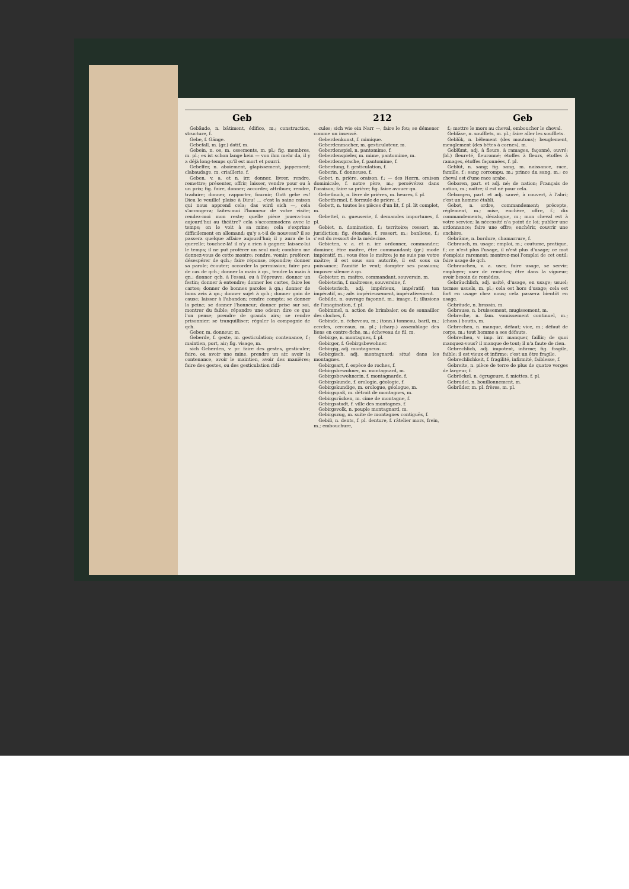Geb 212 Geb
Gebäude, n. bâtiment, édifice, m.; construction, structure, f.
Gebe, f. Gänge.
Gebefall, m. (gr.) datif, m.
Gebein, n. os, m. ossements, m. pl.; fig. membres, m. pl.; es ist schon lange kein — von ihm mehr da, il y a déjà long-temps qu'il est mort et pourri.
Gebelfer, n. aboiement, glapissement, jappement; clabaudage, m. criaillerie, f.
Geben, v. a. et n. irr. donner, livrer, rendre, remettre; présenter, offrir; laisser, vendre pour ou à un prix; fig. faire, donner; accorder, attribuer, rendre, traduire; donner, rapporter, fournir; Gott gebe es! Dieu le veuille! plaise à Dieu! ... c'est la saine raison qui nous apprend cela; das wird sich —, cela s'arrangera; faites-moi l'honneur de votre visite; rendez-moi mon reste; quelle pièce jouera-t-on aujourd'hui au théâtre? cela s'accommodera avec le temps; on le voit à sa mine; cela s'exprime difficilement en allemand; qu'y a-t-il de nouveau? il se passera quelque affaire aujourd'hui; il y aura de la querelle; touchez-là! il n'y a rien à gagner; laissez-lui le temps; il ne put proférer un seul mot; combien me donnez-vous de cette montre; rendre, vomir; proférer; désespérer de qch.; faire réponse, répondre; donner sa parole; écouter; accorder la permission; faire peu de cas de qch.; donner la main à qn., tendre la main à qn.; donner qch. à l'essai, ou à l'épreuve; donner un festin; donner à entendre; donner les cartes, faire les cartes; donner de bonnes paroles à qn.; donner de bons avis à qn.; donner sujet à qch.; donner gain de cause; laisser à l'abandon; rendre compte; se donner la peine; se donner l'honneur; donner prise sur soi, montrer du faible; répandre une odeur; dire ce que l'on pense; prendre de grands airs; se rendre prisonnier; se tranquilliser; régaler la compagnie de qch.
Geber, m. donneur, m.
Geberde, f. geste, m. gesticulation; contenance, f.; maintien, port, air; fig. visage, m.
sich Geberden, v. pr. faire des gestes, gesticuler; faire, ou avoir une mine, prendre un air, avoir la contenance, avoir le maintien, avoir des manières; faire des gestes, ou des gesticulation ridi-
cules; sich wie ein Narr —, faire le fou; se démener comme un insensé.
Geberdenkunst, f. mimique.
Geberdenmacher, m. gesticulateur, m.
Geberdenspiel, n. pantomime, f.
Geberdenspieler, m. mime, pantomime, m.
Geberdensprache, f. pantomime, f.
Geberdung, f. gesticulation, f.
Geberin, f. donneuse, f.
Gebet, n. prière, oraison, f.; — des Herrn, oraison dominicale, f. notre père, m.; persévérez dans l'oraison; faire sa prière; fig. faire avouer qn.
Gebetbuch, n. livre de prières, m. heures, f. pl.
Gebetformel, f. formule de prière, f.
Gebett, n. toutes les pièces d'un lit, f. pl. lit complet, m.
Gebettel, n. gueuserie, f. demandes importunes, f. pl.
Gebiet, n. domination, f.; territoire; ressort, m. juridiction; fig. étendue, f. ressort, m.; banlieue, f.; c'est du ressort de la médecine.
Gebieten, v. a. et n. irr. ordonner, commander; dominer, être maître, être commandant; (gr.) mode impératif, m.; vous êtes le maître; je ne suis pas votre maître; il est sous son autorité, il est sous sa puissance; l'amitié le veut; dompter ses passions; imposer silence à qn.
Gebieter, m. maître, commandant, souverain, m.
Gebieterin, f. maîtresse, souveraine, f.
Gebieterisch, adj. impérieux, impératif; ton impératif, m.; adv. impérieusement, impérativement.
Gebilde, n. ouvrage façonné, m.; image, f.; illusions de l'imagination, f. pl.
Gebimmel, n. action de brimbaler, ou de sonnailler des cloches, f.
Gebinde, n. écheveau, m.; (tonn.) tonneau, baril, m.; cercles, cerceaux, m. pl.; (charp.) assemblage des liens en contre-fiche, m.; écheveau de fil, m.
Gebirge, n. montagnes, f. pl.
Gebirger, f. Gebirgsbewohner.
Gebirgig, adj. montagneux.
Gebirgisch, adj. montagnard; situé dans les montagnes.
Gebirgsart, f. espèce de roches, f.
Gebirgsbewohner, m. montagnard, m.
Gebirgsbewohnerin, f. montagnarde, f.
Gebirgskunde, f. orologie, géologie, f.
Gebirgskundige, m. orologue, géologue, m.
Gebirgspaß, m. détroit de montagnes, m.
Gebirgsrücken, m. cime de montagne, f.
Gebirgsstadt, f. ville des montagnes, f.
Gebirgsvolk, n. peuple montagnard, m.
Gebirgszug, m. suite de montagnes contiguës, f.
Gebiß, n. dents, f. pl. denture, f. râtelier mors, frein, m.; embouchure,
f.; mettre le mors au cheval, emboucher le cheval.
Gebläse, n. soufflets, m. pl.; faire aller les soufflets.
Geblök, n. bêlement (des moutons); beuglement, meuglement (des bêtes à cornes), m.
Geblümt, adj. à fleurs, à ramages, façonné, ouvré; (bl.) fleureté, fleuronné; étoffes à fleurs, étoffes à ramages, étoffes façonnées, f. pl.
Geblüt, n. sang; fig. sang, m. naissance, race, famille, f.; sang corrompu, m.; prince du sang, m.; ce cheval est d'une race arabe.
Geboren, part. et adj. né; de nation; Français de nation, m.; naître; il est né pour cela.
Geborgen, part. et adj. sauvé, à couvert, à l'abri; c'est un homme établi.
Gebot, n. ordre, commandement; précepte, réglement, m.; mise, enchère, offre, f.; dix commandements, décalogue, m.; mon cheval est à votre service; la nécessité n'a point de loi; publier une ordonnance; faire une offre; enchérir, couvrir une enchère.
Gebräme, n. bordure, chamarrure, f.
Gebrauch, m. usage; emploi, m.; coutume, pratique, f.; ce n'est plus l'usage, il n'est plus d'usage; ce mot s'emploie rarement; montrez-moi l'emploi de cet outil; faire usage de qch.
Gebrauchen, v. a. user, faire usage, se servir; employer; user de remèdes; être dans la vigueur; avoir besoin de remèdes.
Gebräuchlich, adj. usité, d'usage, en usage; usuel; termes usuels, m. pl.; cela est hors d'usage; cela est fort en usage chez nous; cela passera bientôt en usage.
Gebräude, n. brassin, m.
Gebrause, n. bruissement, mugissement, m.
Gebreche, n. fam. vomissement continuel, m.; (chass.) boutis, m.
Gebrechen, n. manque, défaut; vice, m.; défaut de corps, m.; tout homme a ses défauts.
Gebrechen, v. imp. irr. manquer, faillir; de quoi manquez-vous? il manque de tout; il n'a faute de rien.
Gebrechlich, adj. impotent, infirme; fig. fragile, faible; il est vieux et infirme; c'est un être fragile.
Gebrechlichkeit, f. fragilité, infirmité, faiblesse, f.
Gebreite, n. pièce de terre de plus de quatre verges de largeur, f.
Gebröckel, n. égrugeure, f. miettes, f. pl.
Gebrudel, n. bouillonnement, m.
Gebrüder, m. pl. frères, m. pl.